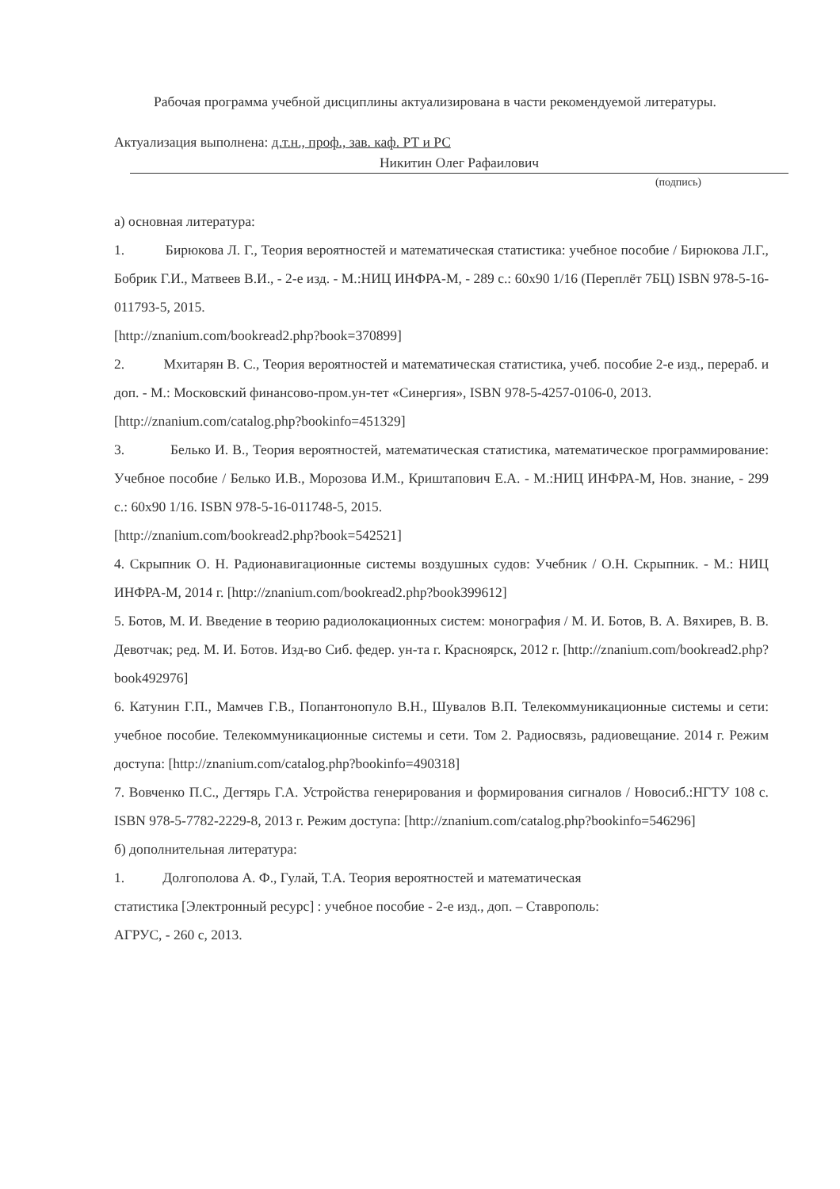Рабочая программа учебной дисциплины актуализирована в части рекомендуемой литературы.
Актуализация выполнена: д.т.н., проф., зав. каф. РТ и РС
Никитин Олег Рафаилович
(подпись)
а) основная литература:
1. Бирюкова Л. Г., Теория вероятностей и математическая статистика: учебное пособие / Бирюкова Л.Г., Бобрик Г.И., Матвеев В.И., - 2-е изд. - М.:НИЦ ИНФРА-М, - 289 с.: 60x90 1/16 (Переплёт 7БЦ) ISBN 978-5-16-011793-5, 2015.
[http://znanium.com/bookread2.php?book=370899]
2. Мхитарян В. С., Теория вероятностей и математическая статистика, учеб. пособие 2-е изд., перераб. и доп. - М.: Московский финансово-пром.ун-тет «Синергия», ISBN 978-5-4257-0106-0, 2013.
[http://znanium.com/catalog.php?bookinfo=451329]
3. Белько И. В., Теория вероятностей, математическая статистика, математическое программирование: Учебное пособие / Белько И.В., Морозова И.М., Криштапович Е.А. - М.:НИЦ ИНФРА-М, Нов. знание, - 299 с.: 60x90 1/16. ISBN 978-5-16-011748-5, 2015.
[http://znanium.com/bookread2.php?book=542521]
4. Скрыпник О. Н. Радионавигационные системы воздушных судов: Учебник / О.Н. Скрыпник. - М.: НИЦ ИНФРА-М, 2014 г. [http://znanium.com/bookread2.php?book399612]
5. Ботов, М. И. Введение в теорию радиолокационных систем: монография / М. И. Ботов, В. А. Вяхирев, В. В. Девотчак; ред. М. И. Ботов. Изд-во Сиб. федер. ун-та г. Красноярск, 2012 г. [http://znanium.com/bookread2.php?book492976]
6. Катунин Г.П., Мамчев Г.В., Попантонопуло В.Н., Шувалов В.П. Телекоммуникационные системы и сети: учебное пособие. Телекоммуникационные системы и сети. Том 2. Радиосвязь, радиовещание. 2014 г. Режим доступа: [http://znanium.com/catalog.php?bookinfo=490318]
7. Вовченко П.С., Дегтярь Г.А. Устройства генерирования и формирования сигналов / Новосиб.:НГТУ 108 с. ISBN 978-5-7782-2229-8, 2013 г. Режим доступа: [http://znanium.com/catalog.php?bookinfo=546296]
б) дополнительная литература:
1. Долгополова А. Ф., Гулай, Т.А. Теория вероятностей и математическая
статистика [Электронный ресурс] : учебное пособие - 2-е изд., доп. – Ставрополь:
АГРУС, - 260 с, 2013.